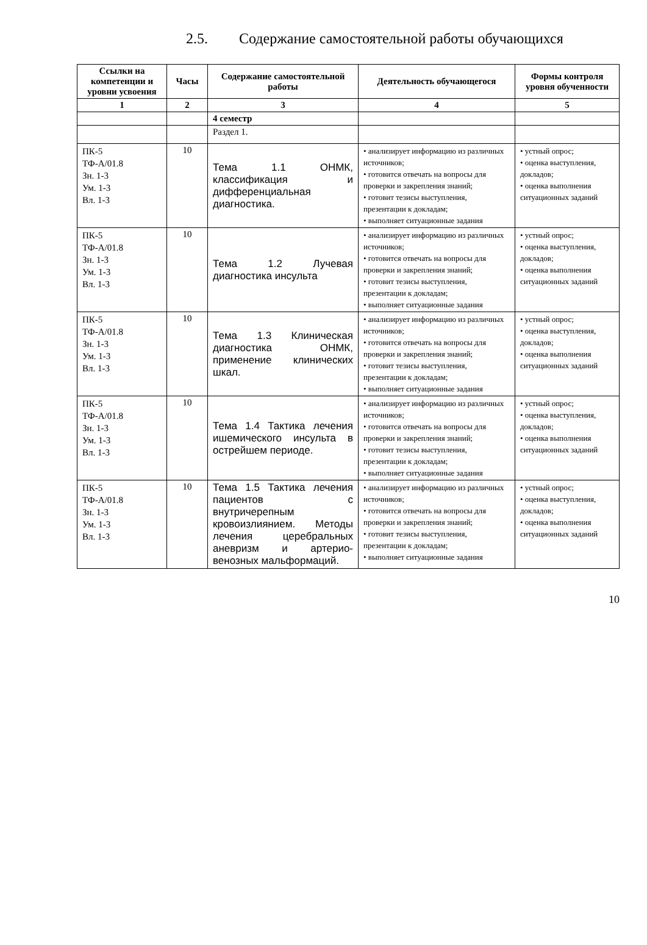2.5. Содержание самостоятельной работы обучающихся
| Ссылки на компетенции и уровни усвоения | Часы | Содержание самостоятельной работы | Деятельность обучающегося | Формы контроля уровня обученности |
| --- | --- | --- | --- | --- |
| 1 | 2 | 3 | 4 | 5 |
| | | 4 семестр | | |
| | | Раздел 1. | | |
| ПК-5 ТФ-А/01.8 Зн. 1-3 Ум. 1-3 Вл. 1-3 | 10 | Тема 1.1 ОНМК, классификация и дифференциальная диагностика. | • анализирует информацию из различных источников; • готовится отвечать на вопросы для проверки и закрепления знаний; • готовит тезисы выступления, презентации к докладам; • выполняет ситуационные задания | • устный опрос; • оценка выступления, докладов; • оценка выполнения ситуационных заданий |
| ПК-5 ТФ-А/01.8 Зн. 1-3 Ум. 1-3 Вл. 1-3 | 10 | Тема 1.2 Лучевая диагностика инсульта | • анализирует информацию из различных источников; • готовится отвечать на вопросы для проверки и закрепления знаний; • готовит тезисы выступления, презентации к докладам; • выполняет ситуационные задания | • устный опрос; • оценка выступления, докладов; • оценка выполнения ситуационных заданий |
| ПК-5 ТФ-А/01.8 Зн. 1-3 Ум. 1-3 Вл. 1-3 | 10 | Тема 1.3 Клиническая диагностика ОНМК, применение клинических шкал. | • анализирует информацию из различных источников; • готовится отвечать на вопросы для проверки и закрепления знаний; • готовит тезисы выступления, презентации к докладам; • выполняет ситуационные задания | • устный опрос; • оценка выступления, докладов; • оценка выполнения ситуационных заданий |
| ПК-5 ТФ-А/01.8 Зн. 1-3 Ум. 1-3 Вл. 1-3 | 10 | Тема 1.4 Тактика лечения ишемического инсульта в острейшем периоде. | • анализирует информацию из различных источников; • готовится отвечать на вопросы для проверки и закрепления знаний; • готовит тезисы выступления, презентации к докладам; • выполняет ситуационные задания | • устный опрос; • оценка выступления, докладов; • оценка выполнения ситуационных заданий |
| ПК-5 ТФ-А/01.8 Зн. 1-3 Ум. 1-3 Вл. 1-3 | 10 | Тема 1.5 Тактика лечения пациентов с внутричерепным кровоизлиянием. Методы лечения церебральных аневризм и артерио-венозных мальформаций. | • анализирует информацию из различных источников; • готовится отвечать на вопросы для проверки и закрепления знаний; • готовит тезисы выступления, презентации к докладам; • выполняет ситуационные задания | • устный опрос; • оценка выступления, докладов; • оценка выполнения ситуационных заданий |
10